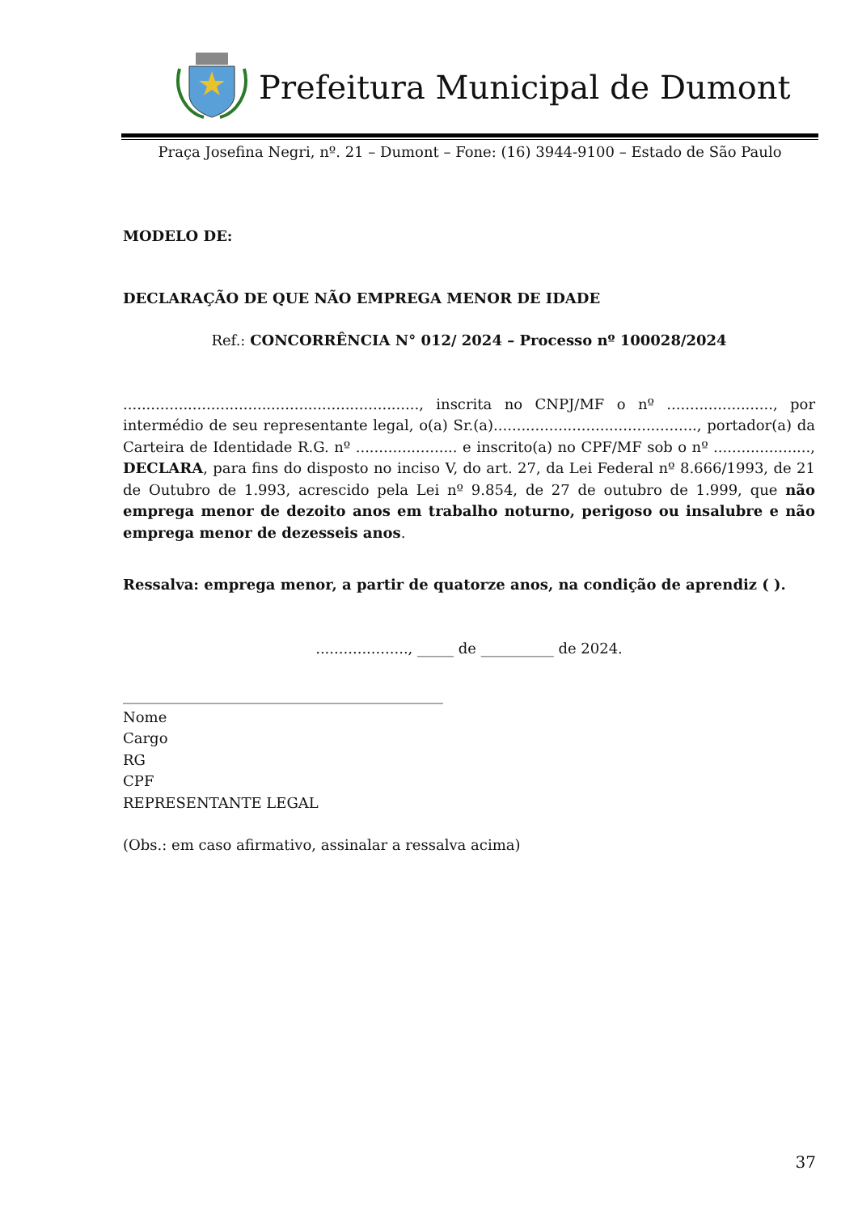Prefeitura Municipal de Dumont
Praça Josefina Negri, nº. 21 – Dumont – Fone: (16) 3944-9100 – Estado de São Paulo
MODELO DE:
DECLARAÇÃO DE QUE NÃO EMPREGA MENOR DE IDADE
Ref.: CONCORRÊNCIA N° 012/ 2024 – Processo nº 100028/2024
................................................................, inscrita no CNPJ/MF o nº ......................., por intermédio de seu representante legal, o(a) Sr.(a)............................................, portador(a) da Carteira de Identidade R.G. nº ...................... e inscrito(a) no CPF/MF sob o nº ....................., DECLARA, para fins do disposto no inciso V, do art. 27, da Lei Federal nº 8.666/1993, de 21 de Outubro de 1.993, acrescido pela Lei nº 9.854, de 27 de outubro de 1.999, que não emprega menor de dezoito anos em trabalho noturno, perigoso ou insalubre e não emprega menor de dezesseis anos.
Ressalva: emprega menor, a partir de quatorze anos, na condição de aprendiz ( ).
...................., _____ de __________ de 2024.
____________________________________________
Nome
Cargo
RG
CPF
REPRESENTANTE LEGAL
(Obs.: em caso afirmativo, assinalar a ressalva acima)
37